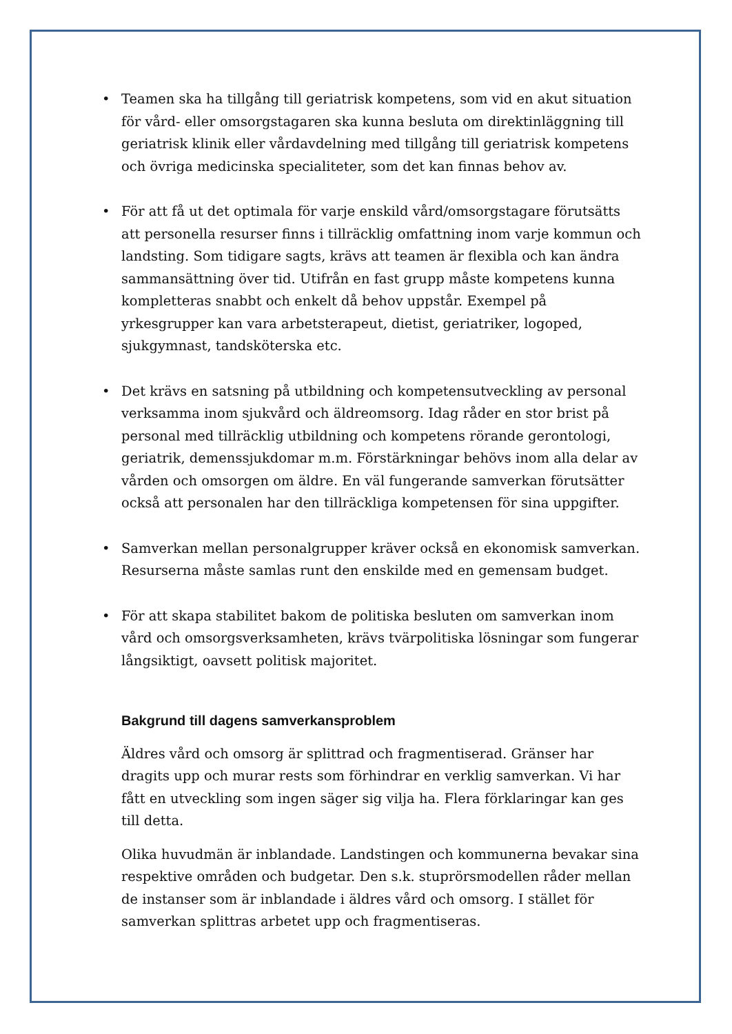• Teamen ska ha tillgång till geriatrisk kompetens, som vid en akut situation för vård- eller omsorgstagaren ska kunna besluta om direktinläggning till geriatrisk klinik eller vårdavdelning med tillgång till geriatrisk kompetens och övriga medicinska specialiteter, som det kan finnas behov av.
• För att få ut det optimala för varje enskild vård/omsorgstagare förutsätts att personella resurser finns i tillräcklig omfattning inom varje kommun och landsting. Som tidigare sagts, krävs att teamen är flexibla och kan ändra sammansättning över tid. Utifrån en fast grupp måste kompetens kunna kompletteras snabbt och enkelt då behov uppstår. Exempel på yrkesgrupper kan vara arbetsterapeut, dietist, geriatriker, logoped, sjukgymnast, tandsköterska etc.
• Det krävs en satsning på utbildning och kompetensutveckling av personal verksamma inom sjukvård och äldreomsorg. Idag råder en stor brist på personal med tillräcklig utbildning och kompetens rörande gerontologi, geriatrik, demenssjukdomar m.m. Förstärkningar behövs inom alla delar av vården och omsorgen om äldre. En väl fungerande samverkan förutsätter också att personalen har den tillräckliga kompetensen för sina uppgifter.
• Samverkan mellan personalgrupper kräver också en ekonomisk samverkan. Resurserna måste samlas runt den enskilde med en gemensam budget.
• För att skapa stabilitet bakom de politiska besluten om samverkan inom vård och omsorgsverksamheten, krävs tvärpolitiska lösningar som fungerar långsiktigt, oavsett politisk majoritet.
Bakgrund till dagens samverkansproblem
Äldres vård och omsorg är splittrad och fragmentiserad. Gränser har dragits upp och murar rests som förhindrar en verklig samverkan. Vi har fått en utveckling som ingen säger sig vilja ha. Flera förklaringar kan ges till detta.
Olika huvudmän är inblandade. Landstingen och kommunerna bevakar sina respektive områden och budgetar. Den s.k. stuprörsmodellen råder mellan de instanser som är inblandade i äldres vård och omsorg. I stället för samverkan splittras arbetet upp och fragmentiseras.